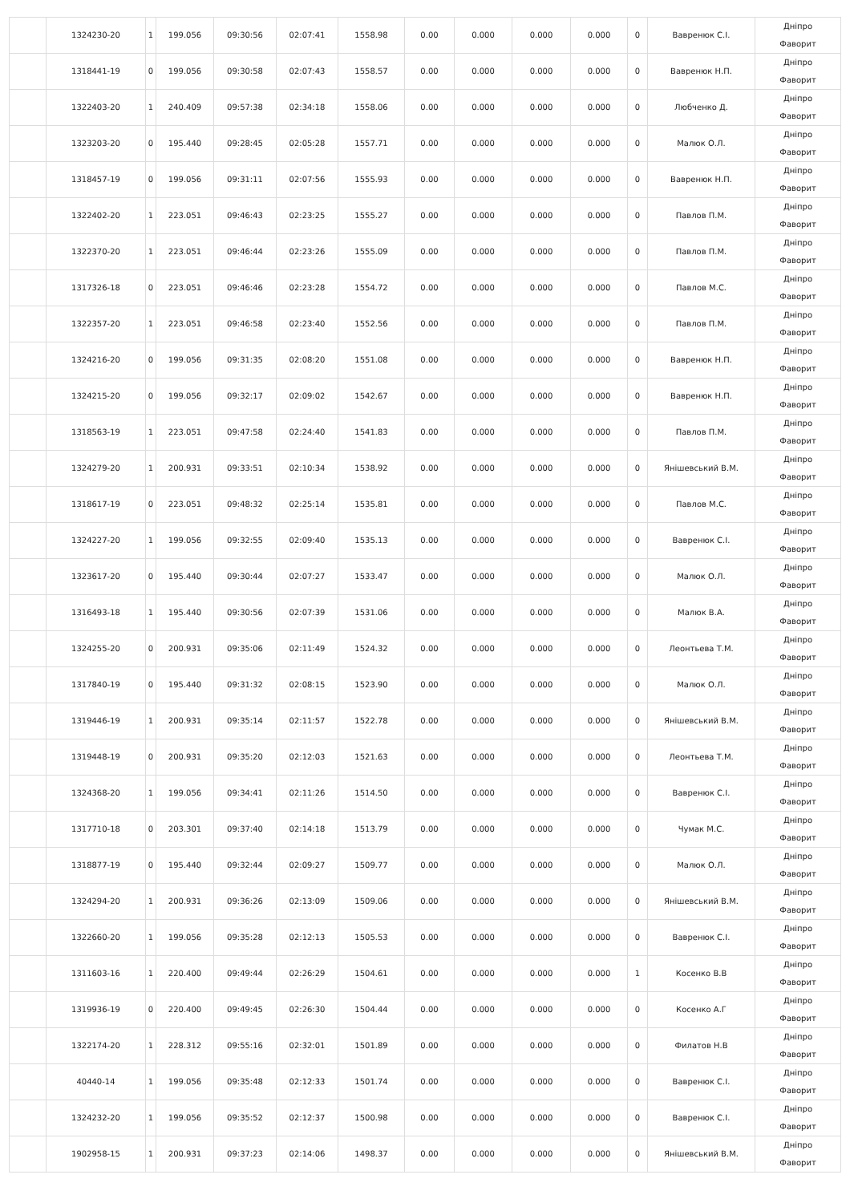| | 1324230-20 | 1 | 199.056 | 09:30:56 | 02:07:41 | 1558.98 | 0.00 | 0.000 | 0.000 | 0.000 | 0 | Вавренюк С.І. | Дніпро Фаворит |
| | 1318441-19 | 0 | 199.056 | 09:30:58 | 02:07:43 | 1558.57 | 0.00 | 0.000 | 0.000 | 0.000 | 0 | Вавренюк Н.П. | Дніпро Фаворит |
| | 1322403-20 | 1 | 240.409 | 09:57:38 | 02:34:18 | 1558.06 | 0.00 | 0.000 | 0.000 | 0.000 | 0 | Любченко Д. | Дніпро Фаворит |
| | 1323203-20 | 0 | 195.440 | 09:28:45 | 02:05:28 | 1557.71 | 0.00 | 0.000 | 0.000 | 0.000 | 0 | Малюк О.Л. | Дніпро Фаворит |
| | 1318457-19 | 0 | 199.056 | 09:31:11 | 02:07:56 | 1555.93 | 0.00 | 0.000 | 0.000 | 0.000 | 0 | Вавренюк Н.П. | Дніпро Фаворит |
| | 1322402-20 | 1 | 223.051 | 09:46:43 | 02:23:25 | 1555.27 | 0.00 | 0.000 | 0.000 | 0.000 | 0 | Павлов П.М. | Дніпро Фаворит |
| | 1322370-20 | 1 | 223.051 | 09:46:44 | 02:23:26 | 1555.09 | 0.00 | 0.000 | 0.000 | 0.000 | 0 | Павлов П.М. | Дніпро Фаворит |
| | 1317326-18 | 0 | 223.051 | 09:46:46 | 02:23:28 | 1554.72 | 0.00 | 0.000 | 0.000 | 0.000 | 0 | Павлов М.С. | Дніпро Фаворит |
| | 1322357-20 | 1 | 223.051 | 09:46:58 | 02:23:40 | 1552.56 | 0.00 | 0.000 | 0.000 | 0.000 | 0 | Павлов П.М. | Дніпро Фаворит |
| | 1324216-20 | 0 | 199.056 | 09:31:35 | 02:08:20 | 1551.08 | 0.00 | 0.000 | 0.000 | 0.000 | 0 | Вавренюк Н.П. | Дніпро Фаворит |
| | 1324215-20 | 0 | 199.056 | 09:32:17 | 02:09:02 | 1542.67 | 0.00 | 0.000 | 0.000 | 0.000 | 0 | Вавренюк Н.П. | Дніпро Фаворит |
| | 1318563-19 | 1 | 223.051 | 09:47:58 | 02:24:40 | 1541.83 | 0.00 | 0.000 | 0.000 | 0.000 | 0 | Павлов П.М. | Дніпро Фаворит |
| | 1324279-20 | 1 | 200.931 | 09:33:51 | 02:10:34 | 1538.92 | 0.00 | 0.000 | 0.000 | 0.000 | 0 | Янішевський В.М. | Дніпро Фаворит |
| | 1318617-19 | 0 | 223.051 | 09:48:32 | 02:25:14 | 1535.81 | 0.00 | 0.000 | 0.000 | 0.000 | 0 | Павлов М.С. | Дніпро Фаворит |
| | 1324227-20 | 1 | 199.056 | 09:32:55 | 02:09:40 | 1535.13 | 0.00 | 0.000 | 0.000 | 0.000 | 0 | Вавренюк С.І. | Дніпро Фаворит |
| | 1323617-20 | 0 | 195.440 | 09:30:44 | 02:07:27 | 1533.47 | 0.00 | 0.000 | 0.000 | 0.000 | 0 | Малюк О.Л. | Дніпро Фаворит |
| | 1316493-18 | 1 | 195.440 | 09:30:56 | 02:07:39 | 1531.06 | 0.00 | 0.000 | 0.000 | 0.000 | 0 | Малюк В.А. | Дніпро Фаворит |
| | 1324255-20 | 0 | 200.931 | 09:35:06 | 02:11:49 | 1524.32 | 0.00 | 0.000 | 0.000 | 0.000 | 0 | Леонтьева Т.М. | Дніпро Фаворит |
| | 1317840-19 | 0 | 195.440 | 09:31:32 | 02:08:15 | 1523.90 | 0.00 | 0.000 | 0.000 | 0.000 | 0 | Малюк О.Л. | Дніпро Фаворит |
| | 1319446-19 | 1 | 200.931 | 09:35:14 | 02:11:57 | 1522.78 | 0.00 | 0.000 | 0.000 | 0.000 | 0 | Янішевський В.М. | Дніпро Фаворит |
| | 1319448-19 | 0 | 200.931 | 09:35:20 | 02:12:03 | 1521.63 | 0.00 | 0.000 | 0.000 | 0.000 | 0 | Леонтьева Т.М. | Дніпро Фаворит |
| | 1324368-20 | 1 | 199.056 | 09:34:41 | 02:11:26 | 1514.50 | 0.00 | 0.000 | 0.000 | 0.000 | 0 | Вавренюк С.І. | Дніпро Фаворит |
| | 1317710-18 | 0 | 203.301 | 09:37:40 | 02:14:18 | 1513.79 | 0.00 | 0.000 | 0.000 | 0.000 | 0 | Чумак М.С. | Дніпро Фаворит |
| | 1318877-19 | 0 | 195.440 | 09:32:44 | 02:09:27 | 1509.77 | 0.00 | 0.000 | 0.000 | 0.000 | 0 | Малюк О.Л. | Дніпро Фаворит |
| | 1324294-20 | 1 | 200.931 | 09:36:26 | 02:13:09 | 1509.06 | 0.00 | 0.000 | 0.000 | 0.000 | 0 | Янішевський В.М. | Дніпро Фаворит |
| | 1322660-20 | 1 | 199.056 | 09:35:28 | 02:12:13 | 1505.53 | 0.00 | 0.000 | 0.000 | 0.000 | 0 | Вавренюк С.І. | Дніпро Фаворит |
| | 1311603-16 | 1 | 220.400 | 09:49:44 | 02:26:29 | 1504.61 | 0.00 | 0.000 | 0.000 | 0.000 | 1 | Косенко В.В | Дніпро Фаворит |
| | 1319936-19 | 0 | 220.400 | 09:49:45 | 02:26:30 | 1504.44 | 0.00 | 0.000 | 0.000 | 0.000 | 0 | Косенко А.Г | Дніпро Фаворит |
| | 1322174-20 | 1 | 228.312 | 09:55:16 | 02:32:01 | 1501.89 | 0.00 | 0.000 | 0.000 | 0.000 | 0 | Филатов Н.В | Дніпро Фаворит |
| | 40440-14 | 1 | 199.056 | 09:35:48 | 02:12:33 | 1501.74 | 0.00 | 0.000 | 0.000 | 0.000 | 0 | Вавренюк С.І. | Дніпро Фаворит |
| | 1324232-20 | 1 | 199.056 | 09:35:52 | 02:12:37 | 1500.98 | 0.00 | 0.000 | 0.000 | 0.000 | 0 | Вавренюк С.І. | Дніпро Фаворит |
| | 1902958-15 | 1 | 200.931 | 09:37:23 | 02:14:06 | 1498.37 | 0.00 | 0.000 | 0.000 | 0.000 | 0 | Янішевський В.М. | Дніпро Фаворит |